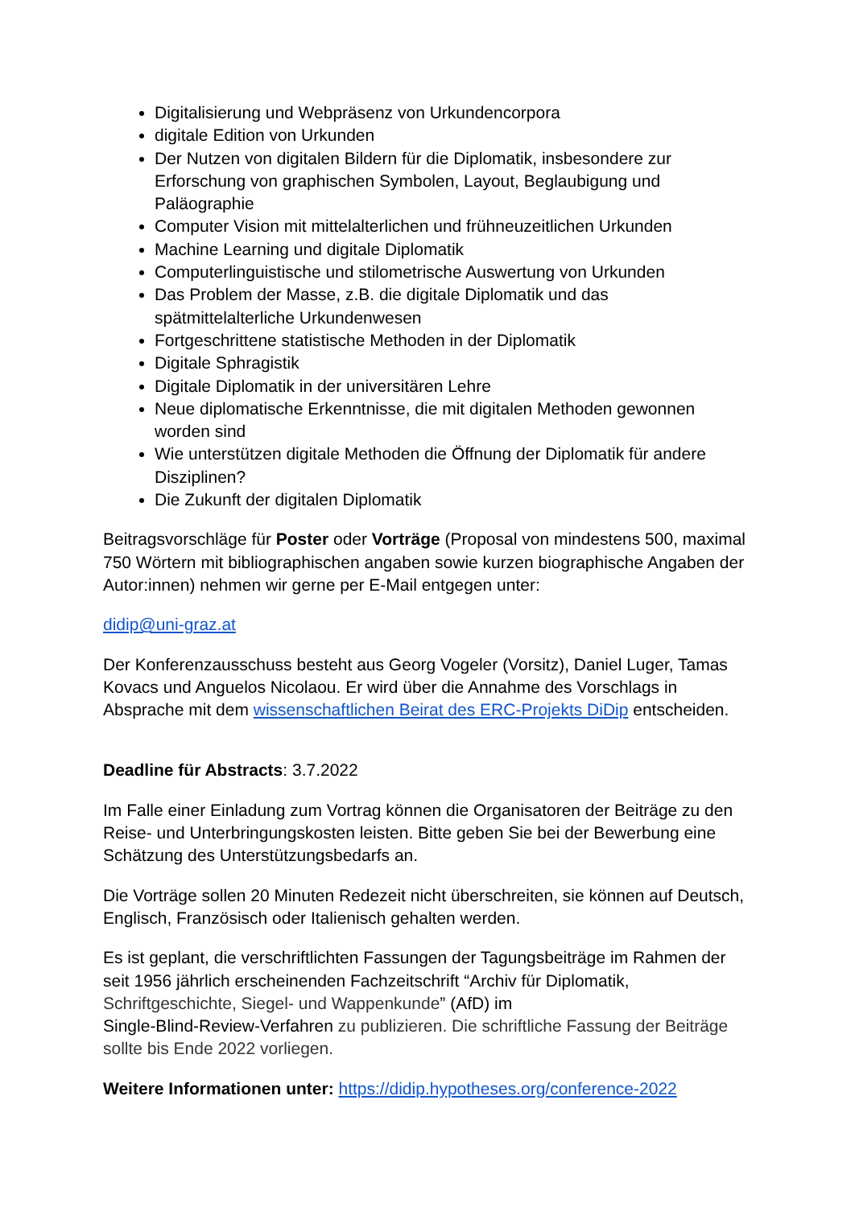Digitalisierung und Webpräsenz von Urkundencorpora
digitale Edition von Urkunden
Der Nutzen von digitalen Bildern für die Diplomatik, insbesondere zur Erforschung von graphischen Symbolen, Layout, Beglaubigung und Paläographie
Computer Vision mit mittelalterlichen und frühneuzeitlichen Urkunden
Machine Learning und digitale Diplomatik
Computerlinguistische und stilometrische Auswertung von Urkunden
Das Problem der Masse, z.B. die digitale Diplomatik und das spätmittelalterliche Urkundenwesen
Fortgeschrittene statistische Methoden in der Diplomatik
Digitale Sphragistik
Digitale Diplomatik in der universitären Lehre
Neue diplomatische Erkenntnisse, die mit digitalen Methoden gewonnen worden sind
Wie unterstützen digitale Methoden die Öffnung der Diplomatik für andere Disziplinen?
Die Zukunft der digitalen Diplomatik
Beitragsvorschläge für Poster oder Vorträge (Proposal von mindestens 500, maximal 750 Wörtern mit bibliographischen angaben sowie kurzen biographische Angaben der Autor:innen) nehmen wir gerne per E-Mail entgegen unter:
didip@uni-graz.at
Der Konferenzausschuss besteht aus Georg Vogeler (Vorsitz), Daniel Luger, Tamas Kovacs und Anguelos Nicolaou. Er wird über die Annahme des Vorschlags in Absprache mit dem wissenschaftlichen Beirat des ERC-Projekts DiDip entscheiden.
Deadline für Abstracts: 3.7.2022
Im Falle einer Einladung zum Vortrag können die Organisatoren der Beiträge zu den Reise- und Unterbringungskosten leisten. Bitte geben Sie bei der Bewerbung eine Schätzung des Unterstützungsbedarfs an.
Die Vorträge sollen 20 Minuten Redezeit nicht überschreiten, sie können auf Deutsch, Englisch, Französisch oder Italienisch gehalten werden.
Es ist geplant, die verschriftlichten Fassungen der Tagungsbeiträge im Rahmen der seit 1956 jährlich erscheinenden Fachzeitschrift “Archiv für Diplomatik, Schriftgeschichte, Siegel- und Wappenkunde” (AfD) im
Single-Blind-Review-Verfahren zu publizieren. Die schriftliche Fassung der Beiträge sollte bis Ende 2022 vorliegen.
Weitere Informationen unter: https://didip.hypotheses.org/conference-2022